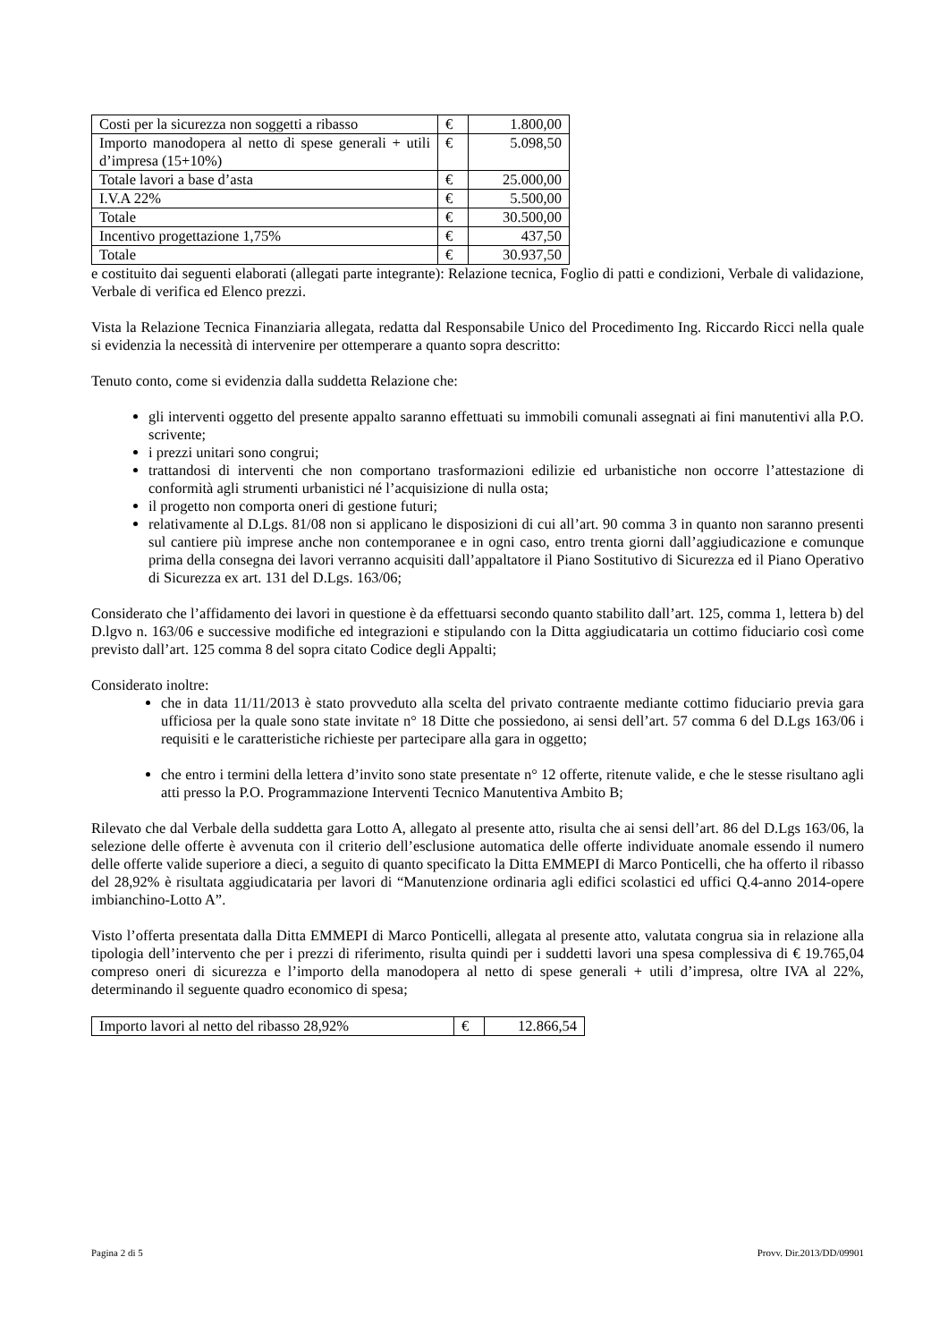| Costi per la sicurezza non soggetti a ribasso | € | 1.800,00 |
| Importo manodopera al netto di spese generali + utili d’impresa (15+10%) | € | 5.098,50 |
| Totale lavori a base d’asta | € | 25.000,00 |
| I.V.A 22% | € | 5.500,00 |
| Totale | € | 30.500,00 |
| Incentivo progettazione 1,75% | € | 437,50 |
| Totale | € | 30.937,50 |
e costituito dai seguenti elaborati (allegati parte integrante): Relazione tecnica, Foglio di patti e condizioni, Verbale di validazione, Verbale di verifica ed Elenco prezzi.
Vista la Relazione Tecnica Finanziaria allegata, redatta dal Responsabile Unico del Procedimento Ing. Riccardo Ricci nella quale si evidenzia la necessità di intervenire per ottemperare a quanto sopra descritto:
Tenuto conto, come si evidenzia dalla suddetta Relazione che:
gli interventi oggetto del presente appalto saranno effettuati su immobili comunali assegnati ai fini manutentivi alla P.O. scrivente;
i prezzi unitari sono congrui;
trattandosi di interventi che non comportano trasformazioni edilizie ed urbanistiche non occorre l’attestazione di conformità agli strumenti urbanistici né l’acquisizione di nulla osta;
il progetto non comporta oneri di gestione futuri;
relativamente al D.Lgs. 81/08 non si applicano le disposizioni di cui all’art. 90 comma 3 in quanto non saranno presenti sul cantiere più imprese anche non contemporanee e in ogni caso, entro trenta giorni dall’aggiudicazione e comunque prima della consegna dei lavori verranno acquisiti dall’appaltatore il Piano Sostitutivo di Sicurezza ed il Piano Operativo di Sicurezza ex art. 131 del D.Lgs. 163/06;
Considerato che l’affidamento dei lavori in questione è da effettuarsi secondo quanto stabilito dall’art. 125, comma 1, lettera b) del D.lgvo n. 163/06 e successive modifiche ed integrazioni e stipulando con la Ditta aggiudicataria un cottimo fiduciario così come previsto dall’art. 125 comma 8 del sopra citato Codice degli Appalti;
Considerato inoltre:
che in data 11/11/2013 è stato provveduto alla scelta del privato contraente mediante cottimo fiduciario previa gara ufficiosa per la quale sono state invitate n° 18 Ditte che possiedono, ai sensi dell’art. 57 comma 6 del D.Lgs 163/06 i requisiti e le caratteristiche richieste per partecipare alla gara in oggetto;
che entro i termini della lettera d’invito sono state presentate n° 12 offerte, ritenute valide, e che le stesse risultano agli atti presso la P.O. Programmazione Interventi Tecnico Manutentiva Ambito B;
Rilevato che dal Verbale della suddetta gara Lotto A, allegato al presente atto, risulta che ai sensi dell’art. 86 del D.Lgs 163/06, la selezione delle offerte è avvenuta con il criterio dell’esclusione automatica delle offerte individuate anomale essendo il numero delle offerte valide superiore a dieci, a seguito di quanto specificato la Ditta EMMEPI di Marco Ponticelli, che ha offerto il ribasso del 28,92% è risultata aggiudicataria per lavori di “Manutenzione ordinaria agli edifici scolastici ed uffici Q.4-anno 2014-opere imbianchino-Lotto A”.
Visto l’offerta presentata dalla Ditta EMMEPI di Marco Ponticelli, allegata al presente atto, valutata congrua sia in relazione alla tipologia dell’intervento che per i prezzi di riferimento, risulta quindi per i suddetti lavori una spesa complessiva di € 19.765,04 compreso oneri di sicurezza e l’importo della manodopera al netto di spese generali + utili d’impresa, oltre IVA al 22%, determinando il seguente quadro economico di spesa;
| Importo lavori al netto del ribasso 28,92% | € | 12.866,54 |
Pagina 2 di 5 Provv. Dir.2013/DD/09901